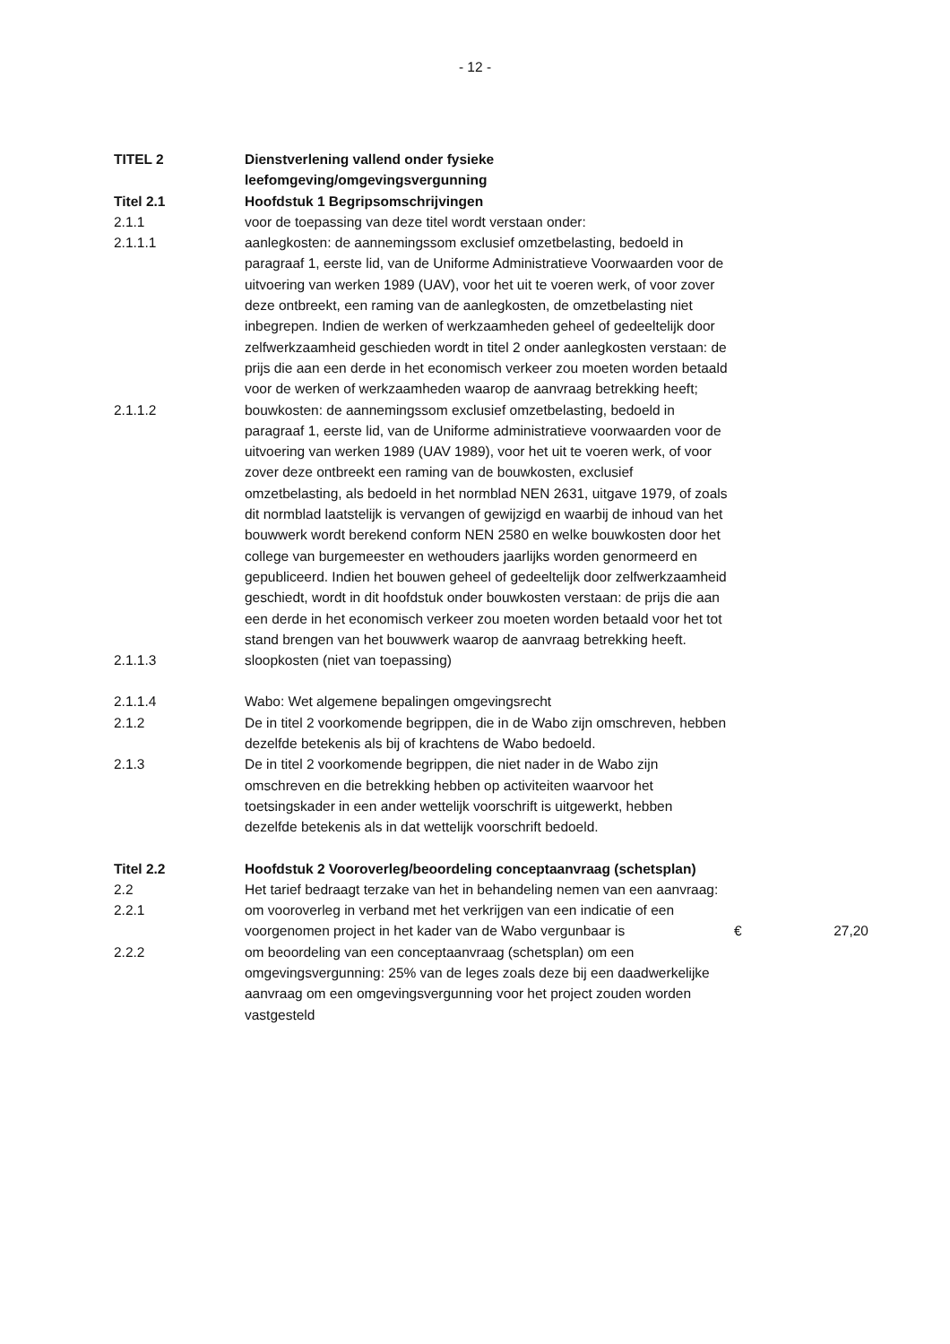- 12 -
| TITEL 2 | Dienstverlening vallend onder fysieke leefomgeving/omgevingsvergunning | | |
| Titel 2.1 | Hoofdstuk 1 Begripsomschrijvingen | | |
| 2.1.1 | voor de toepassing van deze titel wordt verstaan onder: | | |
| 2.1.1.1 | aanlegkosten: de aannemingssom exclusief omzetbelasting, bedoeld in paragraaf 1, eerste lid, van de Uniforme Administratieve Voorwaarden voor de uitvoering van werken 1989 (UAV), voor het uit te voeren werk, of voor zover deze ontbreekt, een raming van de aanlegkosten, de omzetbelasting niet inbegrepen. Indien de werken of werkzaamheden geheel of gedeeltelijk door zelfwerkzaamheid geschieden wordt in titel 2 onder aanlegkosten verstaan: de prijs die aan een derde in het economisch verkeer zou moeten worden betaald voor de werken of werkzaamheden waarop de aanvraag betrekking heeft; | | |
| 2.1.1.2 | bouwkosten: de aannemingssom exclusief omzetbelasting, bedoeld in paragraaf 1, eerste lid, van de Uniforme administratieve voorwaarden voor de uitvoering van werken 1989 (UAV 1989), voor het uit te voeren werk, of voor zover deze ontbreekt een raming van de bouwkosten, exclusief omzetbelasting, als bedoeld in het normblad NEN 2631, uitgave 1979, of zoals dit normblad laatstelijk is vervangen of gewijzigd en waarbij de inhoud van het bouwwerk wordt berekend conform NEN 2580 en welke bouwkosten door het college van burgemeester en wethouders jaarlijks worden genormeerd en gepubliceerd. Indien het bouwen geheel of gedeeltelijk door zelfwerkzaamheid geschiedt, wordt in dit hoofdstuk onder bouwkosten verstaan: de prijs die aan een derde in het economisch verkeer zou moeten worden betaald voor het tot stand brengen van het bouwwerk waarop de aanvraag betrekking heeft. | | |
| 2.1.1.3 | sloopkosten (niet van toepassing) | | |
| 2.1.1.4 | Wabo: Wet algemene bepalingen omgevingsrecht | | |
| 2.1.2 | De in titel 2 voorkomende begrippen, die in de Wabo zijn omschreven, hebben dezelfde betekenis als bij of krachtens de Wabo bedoeld. | | |
| 2.1.3 | De in titel 2 voorkomende begrippen, die niet nader in de Wabo zijn omschreven en die betrekking hebben op activiteiten waarvoor het toetsingskader in een ander wettelijk voorschrift is uitgewerkt, hebben dezelfde betekenis als in dat wettelijk voorschrift bedoeld. | | |
| Titel 2.2 | Hoofdstuk 2 Vooroverleg/beoordeling conceptaanvraag (schetsplan) | | |
| 2.2 | Het tarief bedraagt terzake van het in behandeling nemen van een aanvraag: | | |
| 2.2.1 | om vooroverleg in verband met het verkrijgen van een indicatie of een voorgenomen project in het kader van de Wabo vergunbaar is | € | 27,20 |
| 2.2.2 | om beoordeling van een conceptaanvraag (schetsplan) om een omgevingsvergunning: 25% van de leges zoals deze bij een daadwerkelijke aanvraag om een omgevingsvergunning voor het project zouden worden vastgesteld | | |